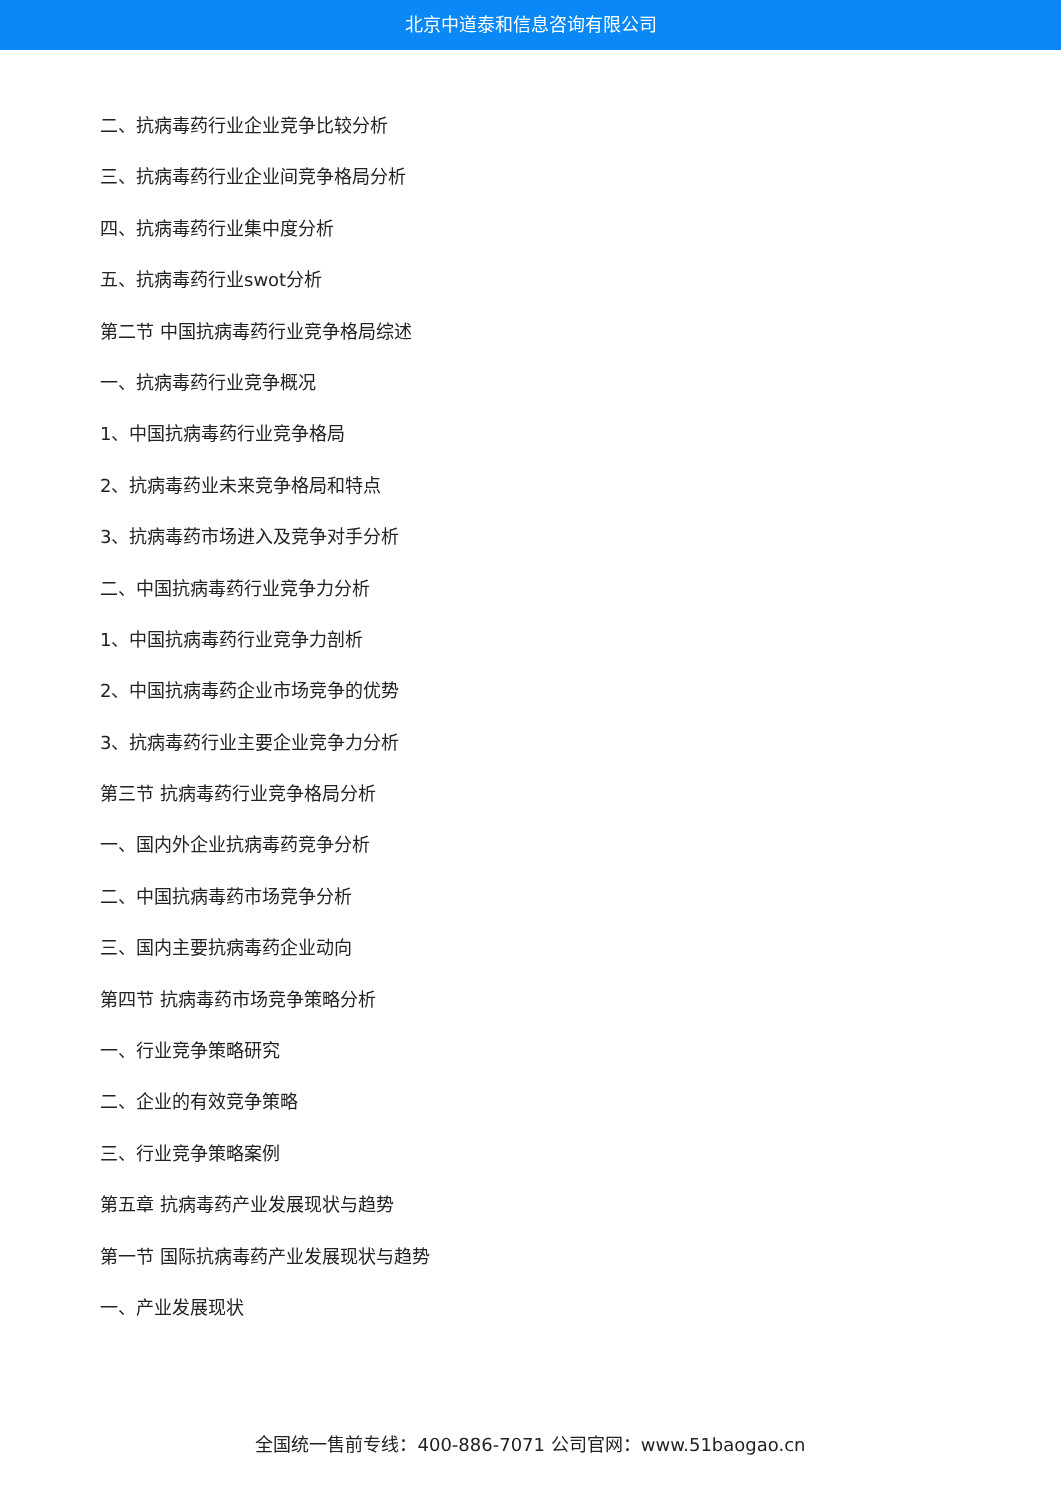北京中道泰和信息咨询有限公司
二、抗病毒药行业企业竞争比较分析
三、抗病毒药行业企业间竞争格局分析
四、抗病毒药行业集中度分析
五、抗病毒药行业swot分析
第二节 中国抗病毒药行业竞争格局综述
一、抗病毒药行业竞争概况
1、中国抗病毒药行业竞争格局
2、抗病毒药业未来竞争格局和特点
3、抗病毒药市场进入及竞争对手分析
二、中国抗病毒药行业竞争力分析
1、中国抗病毒药行业竞争力剖析
2、中国抗病毒药企业市场竞争的优势
3、抗病毒药行业主要企业竞争力分析
第三节 抗病毒药行业竞争格局分析
一、国内外企业抗病毒药竞争分析
二、中国抗病毒药市场竞争分析
三、国内主要抗病毒药企业动向
第四节 抗病毒药市场竞争策略分析
一、行业竞争策略研究
二、企业的有效竞争策略
三、行业竞争策略案例
第五章 抗病毒药产业发展现状与趋势
第一节 国际抗病毒药产业发展现状与趋势
一、产业发展现状
全国统一售前专线：400-886-7071 公司官网：www.51baogao.cn